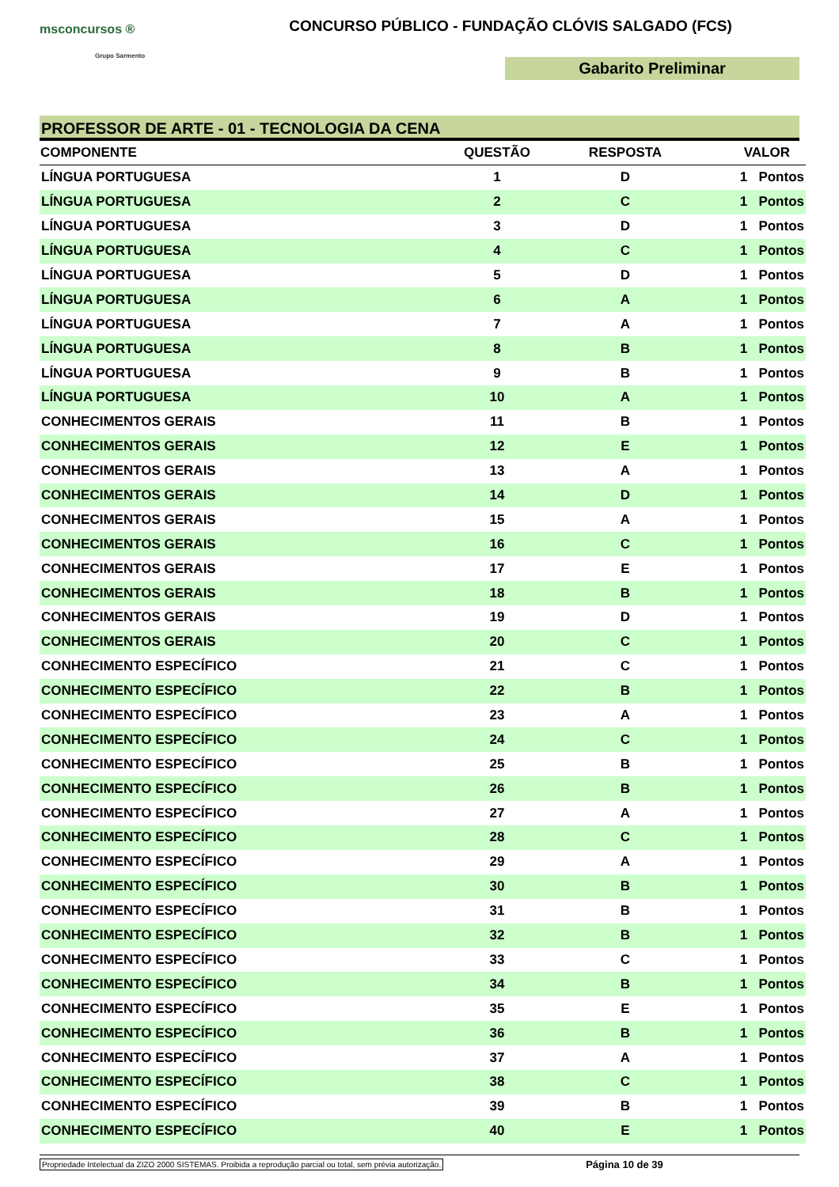msconcursos ®
Grupo Sarmento
CONCURSO PÚBLICO - FUNDAÇÃO CLÓVIS SALGADO (FCS)
Gabarito Preliminar
PROFESSOR DE ARTE - 01 - TECNOLOGIA DA CENA
| COMPONENTE | QUESTÃO | RESPOSTA | VALOR |
| --- | --- | --- | --- |
| LÍNGUA PORTUGUESA | 1 | D | 1 Pontos |
| LÍNGUA PORTUGUESA | 2 | C | 1 Pontos |
| LÍNGUA PORTUGUESA | 3 | D | 1 Pontos |
| LÍNGUA PORTUGUESA | 4 | C | 1 Pontos |
| LÍNGUA PORTUGUESA | 5 | D | 1 Pontos |
| LÍNGUA PORTUGUESA | 6 | A | 1 Pontos |
| LÍNGUA PORTUGUESA | 7 | A | 1 Pontos |
| LÍNGUA PORTUGUESA | 8 | B | 1 Pontos |
| LÍNGUA PORTUGUESA | 9 | B | 1 Pontos |
| LÍNGUA PORTUGUESA | 10 | A | 1 Pontos |
| CONHECIMENTOS GERAIS | 11 | B | 1 Pontos |
| CONHECIMENTOS GERAIS | 12 | E | 1 Pontos |
| CONHECIMENTOS GERAIS | 13 | A | 1 Pontos |
| CONHECIMENTOS GERAIS | 14 | D | 1 Pontos |
| CONHECIMENTOS GERAIS | 15 | A | 1 Pontos |
| CONHECIMENTOS GERAIS | 16 | C | 1 Pontos |
| CONHECIMENTOS GERAIS | 17 | E | 1 Pontos |
| CONHECIMENTOS GERAIS | 18 | B | 1 Pontos |
| CONHECIMENTOS GERAIS | 19 | D | 1 Pontos |
| CONHECIMENTOS GERAIS | 20 | C | 1 Pontos |
| CONHECIMENTO ESPECÍFICO | 21 | C | 1 Pontos |
| CONHECIMENTO ESPECÍFICO | 22 | B | 1 Pontos |
| CONHECIMENTO ESPECÍFICO | 23 | A | 1 Pontos |
| CONHECIMENTO ESPECÍFICO | 24 | C | 1 Pontos |
| CONHECIMENTO ESPECÍFICO | 25 | B | 1 Pontos |
| CONHECIMENTO ESPECÍFICO | 26 | B | 1 Pontos |
| CONHECIMENTO ESPECÍFICO | 27 | A | 1 Pontos |
| CONHECIMENTO ESPECÍFICO | 28 | C | 1 Pontos |
| CONHECIMENTO ESPECÍFICO | 29 | A | 1 Pontos |
| CONHECIMENTO ESPECÍFICO | 30 | B | 1 Pontos |
| CONHECIMENTO ESPECÍFICO | 31 | B | 1 Pontos |
| CONHECIMENTO ESPECÍFICO | 32 | B | 1 Pontos |
| CONHECIMENTO ESPECÍFICO | 33 | C | 1 Pontos |
| CONHECIMENTO ESPECÍFICO | 34 | B | 1 Pontos |
| CONHECIMENTO ESPECÍFICO | 35 | E | 1 Pontos |
| CONHECIMENTO ESPECÍFICO | 36 | B | 1 Pontos |
| CONHECIMENTO ESPECÍFICO | 37 | A | 1 Pontos |
| CONHECIMENTO ESPECÍFICO | 38 | C | 1 Pontos |
| CONHECIMENTO ESPECÍFICO | 39 | B | 1 Pontos |
| CONHECIMENTO ESPECÍFICO | 40 | E | 1 Pontos |
Propriedade Intelectual da ZIZO 2000 SISTEMAS. Proibida a reprodução parcial ou total, sem prévia autorização. Página 10 de 39